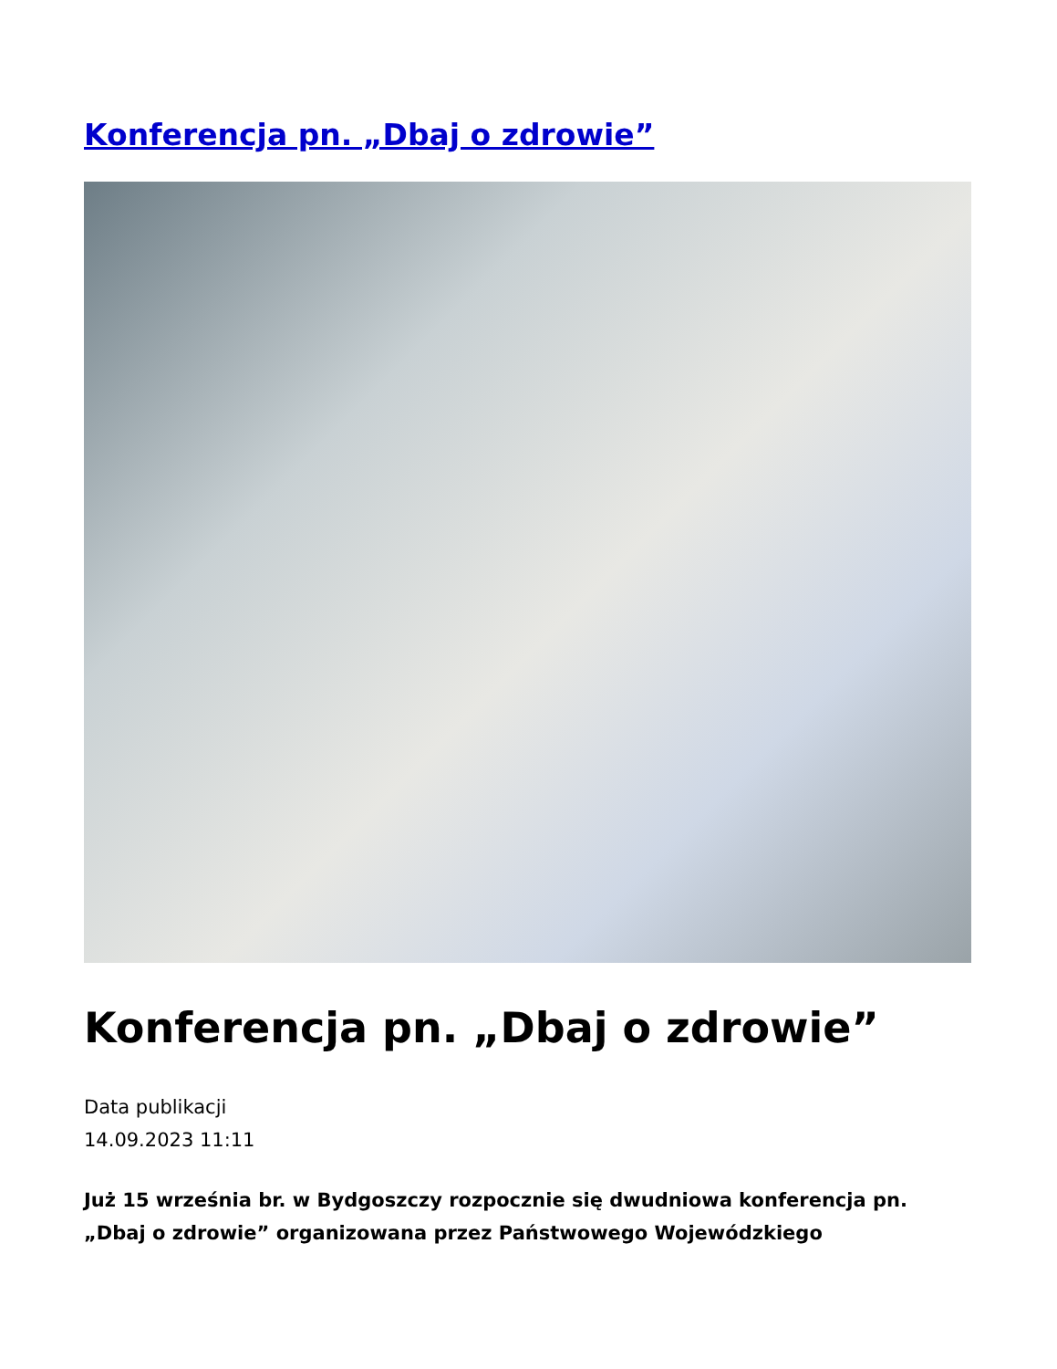Konferencja pn. „Dbaj o zdrowie”
Konferencja pn. „Dbaj o zdrowie”
Data publikacji
14.09.2023 11:11
Już 15 września br. w Bydgoszczy rozpocznie się dwudniowa konferencja pn. „Dbaj o zdrowie” organizowana przez Państwowego Wojewódzkiego